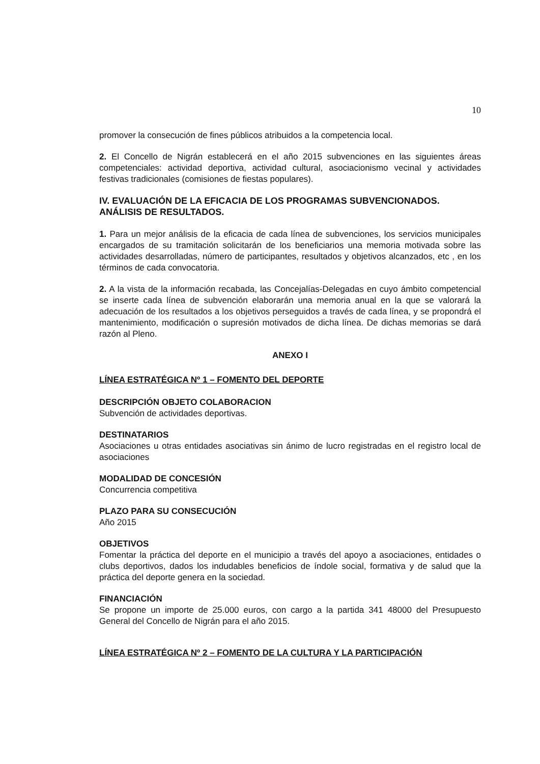10
promover la consecución de fines públicos atribuidos a la competencia local.
2. El Concello de Nigrán establecerá en el año 2015 subvenciones en las siguientes áreas competenciales: actividad deportiva, actividad cultural, asociacionismo vecinal y actividades festivas tradicionales (comisiones de fiestas populares).
IV. EVALUACIÓN DE LA EFICACIA DE LOS PROGRAMAS SUBVENCIONADOS. ANÁLISIS DE RESULTADOS.
1. Para un mejor análisis de la eficacia de cada línea de subvenciones, los servicios municipales encargados de su tramitación solicitarán de los beneficiarios una memoria motivada sobre las actividades desarrolladas, número de participantes, resultados y objetivos alcanzados, etc , en los términos de cada convocatoria.
2. A la vista de la información recabada, las Concejalías-Delegadas en cuyo ámbito competencial se inserte cada línea de subvención elaborarán una memoria anual en la que se valorará la adecuación de los resultados a los objetivos perseguidos a través de cada línea, y se propondrá el mantenimiento, modificación o supresión motivados de dicha línea. De dichas memorias se dará razón al Pleno.
ANEXO I
LÍNEA ESTRATÉGICA Nº 1 – FOMENTO DEL DEPORTE
DESCRIPCIÓN OBJETO COLABORACION
Subvención de actividades deportivas.
DESTINATARIOS
Asociaciones u otras entidades asociativas sin ánimo de lucro registradas en el registro local de asociaciones
MODALIDAD DE CONCESIÓN
Concurrencia competitiva
PLAZO PARA SU CONSECUCIÓN
Año 2015
OBJETIVOS
Fomentar la práctica del deporte en el municipio a través del apoyo a asociaciones, entidades o clubs deportivos, dados los indudables beneficios de índole social, formativa y de salud que la práctica del deporte genera en la sociedad.
FINANCIACIÓN
Se propone un importe de 25.000 euros, con cargo a la partida 341 48000 del Presupuesto General del Concello de Nigrán para el año 2015.
LÍNEA ESTRATÉGICA Nº 2 – FOMENTO DE LA CULTURA Y LA PARTICIPACIÓN